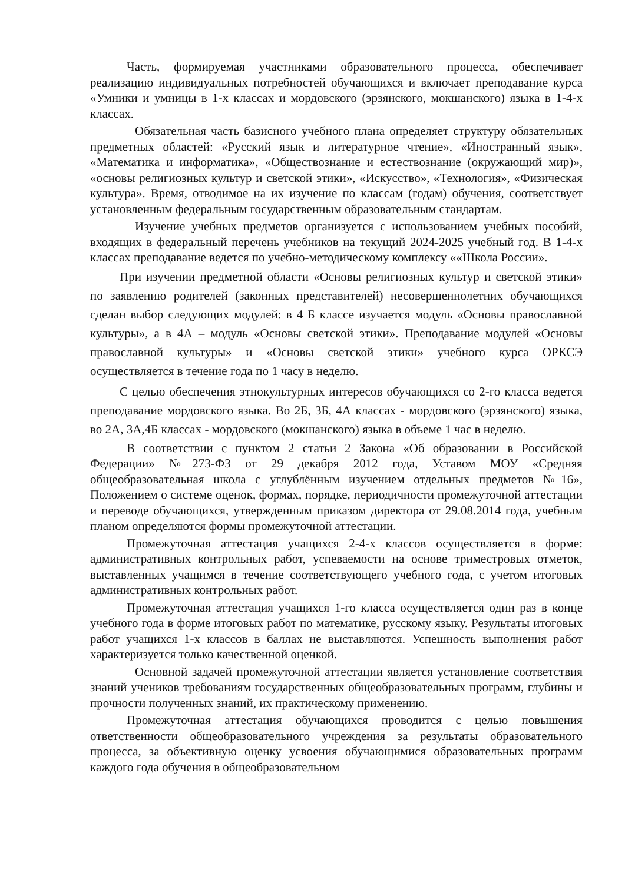Часть, формируемая участниками образовательного процесса, обеспечивает реализацию индивидуальных потребностей обучающихся и включает преподавание курса «Умники и умницы в 1-х классах и мордовского (эрзянского, мокшанского) языка в 1-4-х классах.
Обязательная часть базисного учебного плана определяет структуру обязательных предметных областей: «Русский язык и литературное чтение», «Иностранный язык», «Математика и информатика», «Обществознание и естествознание (окружающий мир)», «основы религиозных культур и светской этики», «Искусство», «Технология», «Физическая культура». Время, отводимое на их изучение по классам (годам) обучения, соответствует установленным федеральным государственным образовательным стандартам.
Изучение учебных предметов организуется с использованием учебных пособий, входящих в федеральный перечень учебников на текущий 2024-2025 учебный год. В 1-4-х классах преподавание ведется по учебно-методическому комплексу ««Школа России».
При изучении предметной области «Основы религиозных культур и светской этики» по заявлению родителей (законных представителей) несовершеннолетних обучающихся сделан выбор следующих модулей: в 4 Б классе изучается модуль «Основы православной культуры», а в 4А – модуль «Основы светской этики». Преподавание модулей «Основы православной культуры» и «Основы светской этики» учебного курса ОРКСЭ осуществляется в течение года по 1 часу в неделю.
С целью обеспечения этнокультурных интересов обучающихся со 2-го класса ведется преподавание мордовского языка. Во 2Б, 3Б, 4А классах - мордовского (эрзянского) языка, во 2А, 3А,4Б классах - мордовского (мокшанского) языка в объеме 1 час в неделю.
В соответствии с пунктом 2 статьи 2 Закона «Об образовании в Российской Федерации» №273-ФЗ от 29 декабря 2012 года, Уставом МОУ «Средняя общеобразовательная школа с углублённым изучением отдельных предметов №16», Положением о системе оценок, формах, порядке, периодичности промежуточной аттестации и переводе обучающихся, утвержденным приказом директора от 29.08.2014 года, учебным планом определяются формы промежуточной аттестации.
Промежуточная аттестация учащихся 2-4-х классов осуществляется в форме: административных контрольных работ, успеваемости на основе триместровых отметок, выставленных учащимся в течение соответствующего учебного года, с учетом итоговых административных контрольных работ.
Промежуточная аттестация учащихся 1-го класса осуществляется один раз в конце учебного года в форме итоговых работ по математике, русскому языку. Результаты итоговых работ учащихся 1-х классов в баллах не выставляются. Успешность выполнения работ характеризуется только качественной оценкой.
Основной задачей промежуточной аттестации является установление соответствия знаний учеников требованиям государственных общеобразовательных программ, глубины и прочности полученных знаний, их практическому применению.
Промежуточная аттестация обучающихся проводится с целью повышения ответственности общеобразовательного учреждения за результаты образовательного процесса, за объективную оценку усвоения обучающимися образовательных программ каждого года обучения в общеобразовательном